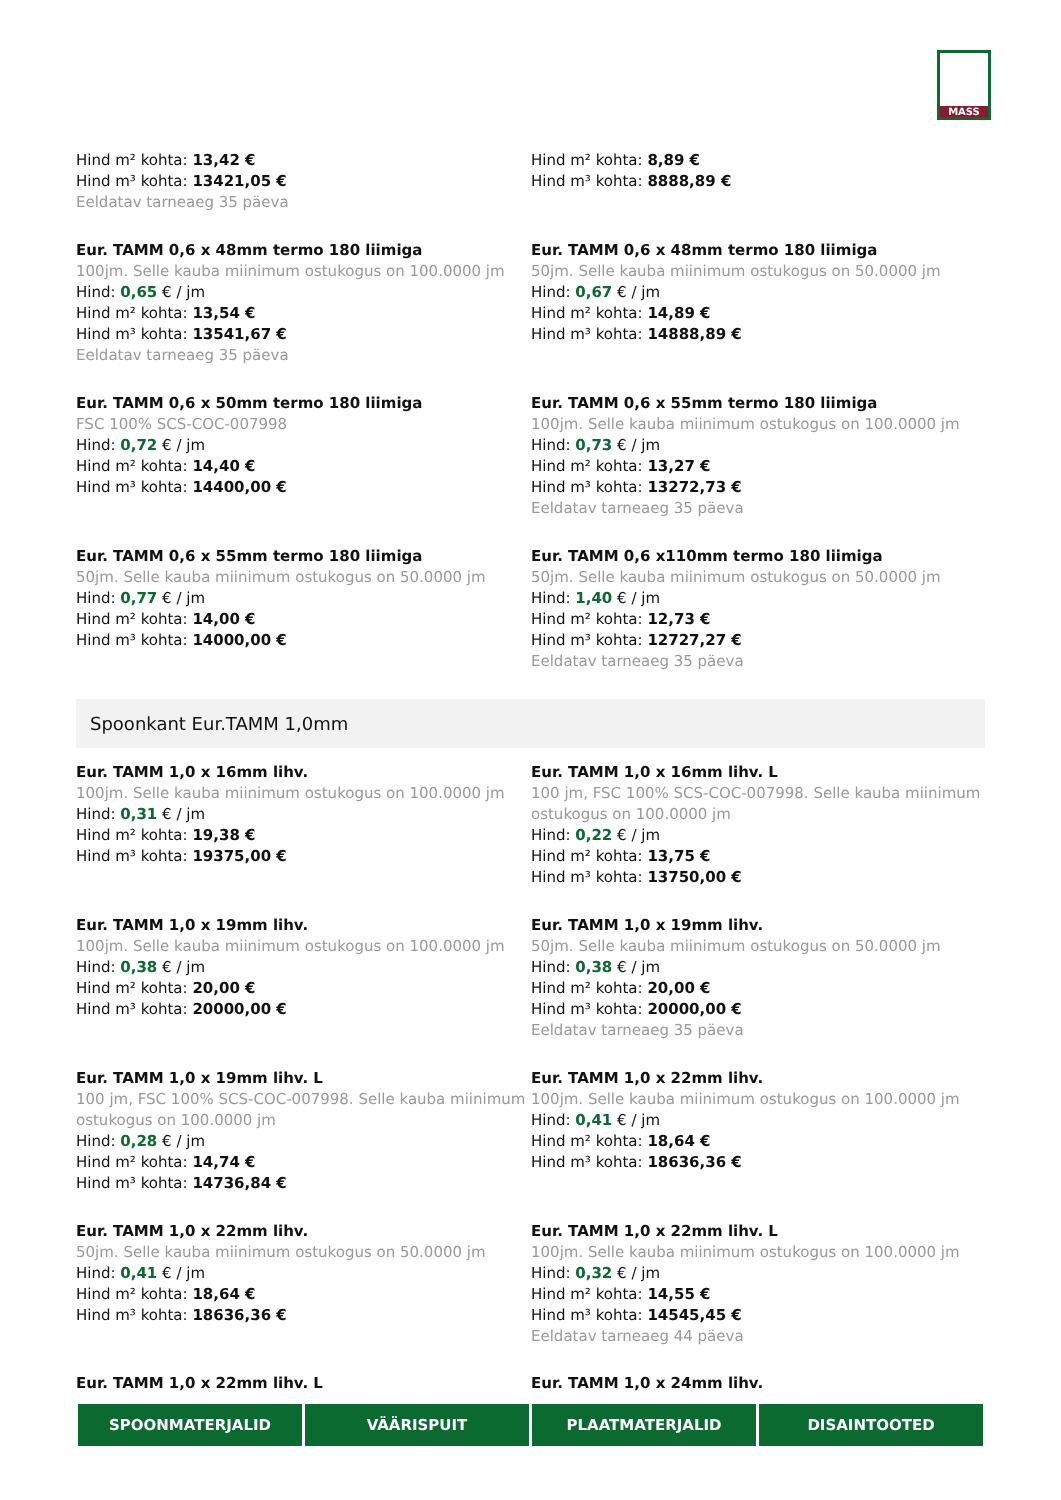MASS
Hind m² kohta: 13,42 €
Hind m³ kohta: 13421,05 €
Eeldatav tarneaeg 35 päeva
Hind m² kohta: 8,89 €
Hind m³ kohta: 8888,89 €
Eur. TAMM 0,6 x 48mm termo 180 liimiga
100jm. Selle kauba miinimum ostukogus on 100.0000 jm
Hind: 0,65 € / jm
Hind m² kohta: 13,54 €
Hind m³ kohta: 13541,67 €
Eeldatav tarneaeg 35 päeva
Eur. TAMM 0,6 x 48mm termo 180 liimiga
50jm. Selle kauba miinimum ostukogus on 50.0000 jm
Hind: 0,67 € / jm
Hind m² kohta: 14,89 €
Hind m³ kohta: 14888,89 €
Eur. TAMM 0,6 x 50mm termo 180 liimiga
FSC 100% SCS-COC-007998
Hind: 0,72 € / jm
Hind m² kohta: 14,40 €
Hind m³ kohta: 14400,00 €
Eur. TAMM 0,6 x 55mm termo 180 liimiga
100jm. Selle kauba miinimum ostukogus on 100.0000 jm
Hind: 0,73 € / jm
Hind m² kohta: 13,27 €
Hind m³ kohta: 13272,73 €
Eeldatav tarneaeg 35 päeva
Eur. TAMM 0,6 x 55mm termo 180 liimiga
50jm. Selle kauba miinimum ostukogus on 50.0000 jm
Hind: 0,77 € / jm
Hind m² kohta: 14,00 €
Hind m³ kohta: 14000,00 €
Eur. TAMM 0,6 x110mm termo 180 liimiga
50jm. Selle kauba miinimum ostukogus on 50.0000 jm
Hind: 1,40 € / jm
Hind m² kohta: 12,73 €
Hind m³ kohta: 12727,27 €
Eeldatav tarneaeg 35 päeva
Spoonkant Eur.TAMM 1,0mm
Eur. TAMM 1,0 x 16mm lihv.
100jm. Selle kauba miinimum ostukogus on 100.0000 jm
Hind: 0,31 € / jm
Hind m² kohta: 19,38 €
Hind m³ kohta: 19375,00 €
Eur. TAMM 1,0 x 16mm lihv. L
100 jm, FSC 100% SCS-COC-007998. Selle kauba miinimum ostukogus on 100.0000 jm
Hind: 0,22 € / jm
Hind m² kohta: 13,75 €
Hind m³ kohta: 13750,00 €
Eur. TAMM 1,0 x 19mm lihv.
100jm. Selle kauba miinimum ostukogus on 100.0000 jm
Hind: 0,38 € / jm
Hind m² kohta: 20,00 €
Hind m³ kohta: 20000,00 €
Eur. TAMM 1,0 x 19mm lihv.
50jm. Selle kauba miinimum ostukogus on 50.0000 jm
Hind: 0,38 € / jm
Hind m² kohta: 20,00 €
Hind m³ kohta: 20000,00 €
Eeldatav tarneaeg 35 päeva
Eur. TAMM 1,0 x 19mm lihv. L
100 jm, FSC 100% SCS-COC-007998. Selle kauba miinimum ostukogus on 100.0000 jm
Hind: 0,28 € / jm
Hind m² kohta: 14,74 €
Hind m³ kohta: 14736,84 €
Eur. TAMM 1,0 x 22mm lihv.
100jm. Selle kauba miinimum ostukogus on 100.0000 jm
Hind: 0,41 € / jm
Hind m² kohta: 18,64 €
Hind m³ kohta: 18636,36 €
Eur. TAMM 1,0 x 22mm lihv.
50jm. Selle kauba miinimum ostukogus on 50.0000 jm
Hind: 0,41 € / jm
Hind m² kohta: 18,64 €
Hind m³ kohta: 18636,36 €
Eur. TAMM 1,0 x 22mm lihv. L
100jm. Selle kauba miinimum ostukogus on 100.0000 jm
Hind: 0,32 € / jm
Hind m² kohta: 14,55 €
Hind m³ kohta: 14545,45 €
Eeldatav tarneaeg 44 päeva
Eur. TAMM 1,0 x 22mm lihv. L
Eur. TAMM 1,0 x 24mm lihv.
SPOONMATERJALID VÄÄRISPUIT PLAATMATERJALID DISAINTOOTED